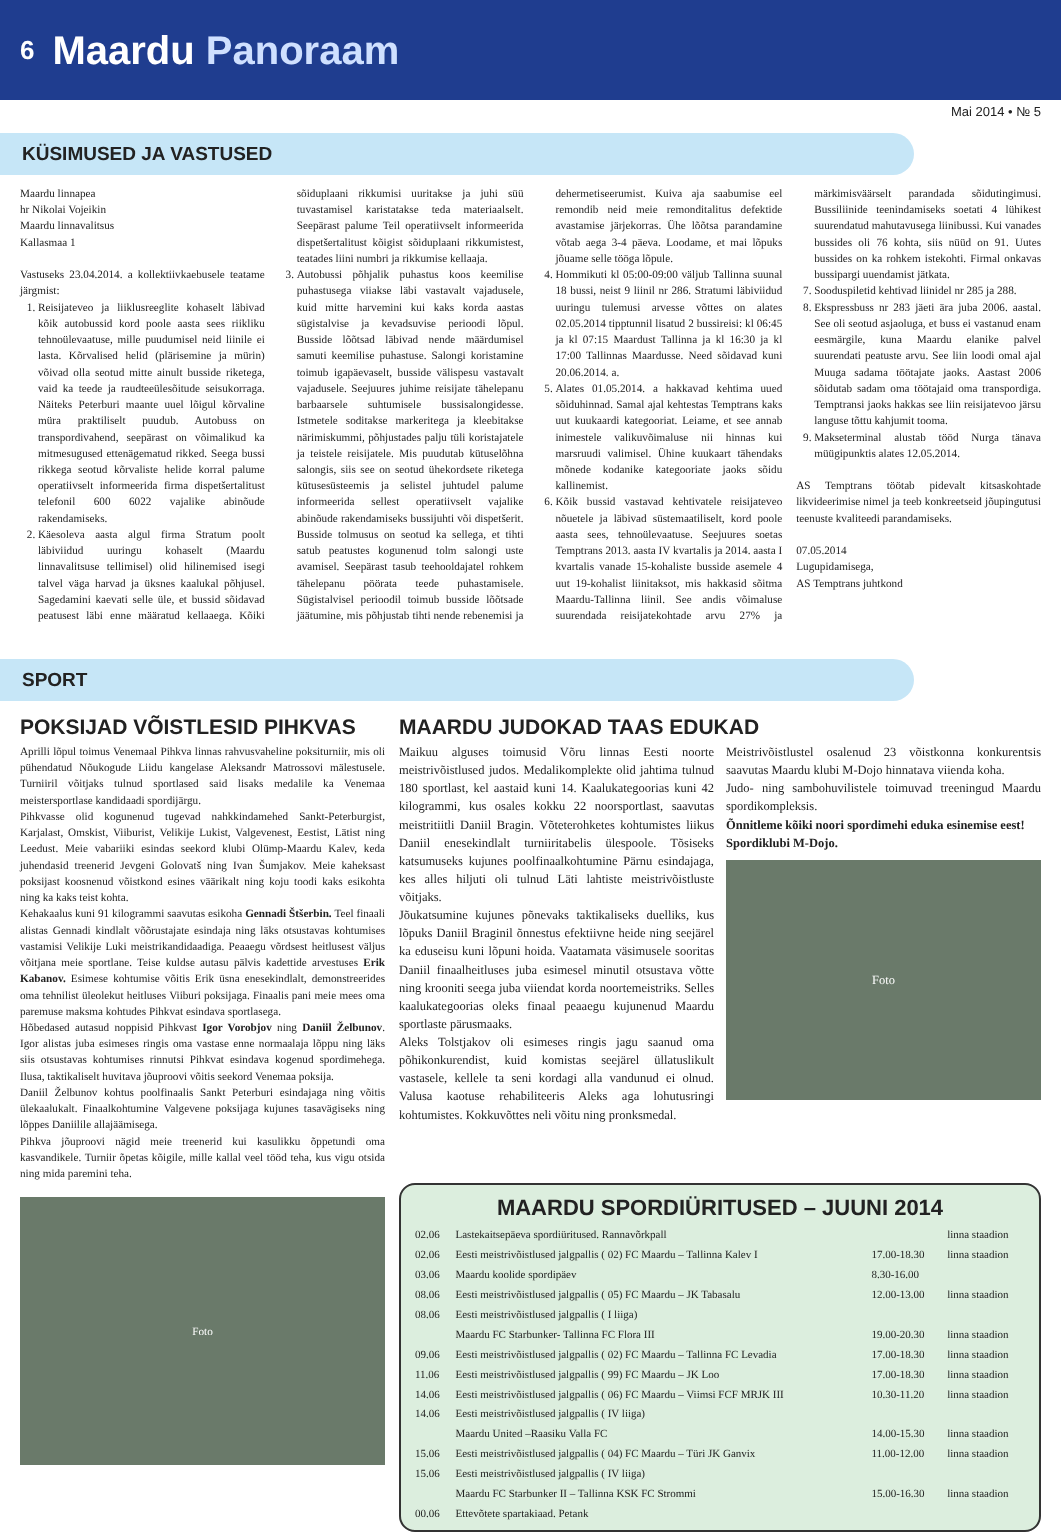6 Maardu Panoraam
Mai 2014 • № 5
KÜSIMUSED JA VASTUSED
Maardu linnapea
hr Nikolai Vojeikin
Maardu linnavalitsus
Kallasmaa 1
Vastuseks 23.04.2014. a kollektiivkaebusele teatame järgmist:
1. Reisijateveo ja liiklusreeglite kohaselt läbivad kõik autobussid kord poole aasta sees riikliku tehnoülevaatuse, mille puudumisel neid liinile ei lasta. Kõrvalised helid (plärisemine ja mürin) võivad olla seotud mitte ainult busside riketega, vaid ka teede ja raudteeülesõitude seisukorraga. Näiteks Peterburi maante uuel lõigul kõrvaline müra praktiliselt puudub. Autobuss on transpordivahend, seepärast on võimalikud ka mitmesugused ettenägematud rikked. Seega bussi rikkega seotud kõrvaliste helide korral palume operatiivselt informeerida firma dispetšertalitust telefonil 600 6022 vajalike abinõude rakendamiseks.
2. Käesoleva aasta algul firma Stratum poolt läbiviidud uuringu kohaselt (Maardu linnavalitsuse tellimisel) olid hilinemised isegi talvel väga harvad ja üksnes kaalukal põhjusel. Sagedamini kaevati selle üle, et bussid sõidavad peatusest läbi enne määratud kellaaega. Kõiki sõiduplaani rikkumisi uuritakse ja juhi süü tuvastamisel karistatakse teda materiaalselt. Seepärast palume Teil operatiivselt informeerida dispetšertalitust kõigist sõiduplaani rikkumistest, teatades liini numbri ja rikkumise kellaaja.
3. Autobussi põhjalik puhastus koos keemilise puhastusega viiakse läbi vastavalt vajadusele, kuid mitte harvemini kui kaks korda aastas sügistalvise ja kevadsuvise perioodi lõpul. Busside lõõtsad läbivad nende määrdumisel samuti keemilise puhastuse. Salongi koristamine toimub igapäevaselt, busside välispesu vastavalt vajadusele. Seejuures juhime reisijate tähelepanu barbaarsele suhtumisele bussisalongidesse. Istmetele soditakse markeritega ja kleebitakse närimiskummi, põhjustades palju tüli koristajatele ja teistele reisijatele. Mis puudutab kütuselõhna salongis, siis see on seotud ühekordsete riketega kütusesüsteemis ja selistel juhtudel palume informeerida sellest operatiivselt vajalike abinõude rakendamiseks bussijuhti või dispetšerit. Busside tolmusus on seotud ka sellega, et tihti satub peatustes kogunenud tolm salongi uste avamisel. Seepärast tasub teehooldajatel rohkem tähelepanu pöörata teede puhastamisele. Sügistalvisel perioodil toimub busside lõõtsade jäätumine, mis põhjustab tihti nende rebenemisi ja dehermetiseerumist. Kuiva aja saabumise eel remondib neid meie remonditalitus defektide avastamise järjekorras. Ühe lõõtsa parandamine võtab aega 3-4 päeva. Loodame, et mai lõpuks jõuame selle tööga lõpule.
4. Hommikuti kl 05:00-09:00 väljub Tallinna suunal 18 bussi, neist 9 liinil nr 286. Stratumi läbiviidud uuringu tulemusi arvesse võttes on alates 02.05.2014 tipptunnil lisatud 2 bussireisi: kl 06:45 ja kl 07:15 Maardust Tallinna ja kl 16:30 ja kl 17:00 Tallinnas Maardusse. Need sõidavad kuni 20.06.2014. a.
5. Alates 01.05.2014. a hakkavad kehtima uued sõiduhinnad. Samal ajal kehtestas Temptrans kaks uut kuukaardi kategooriat. Leiame, et see annab inimestele valikuvõimaluse nii hinnas kui marsruudi valimisel. Ühine kuukaart tähendaks mõnede kodanike kategooriate jaoks sõidu kallinemist.
6. Kõik bussid vastavad kehtivatele reisijateveo nõuetele ja läbivad süstemaatiliselt, kord poole aasta sees, tehnoülevaatuse. Seejuures soetas Temptrans 2013. aasta IV kvartalis ja 2014. aasta I kvartalis vanade 15-kohaliste busside asemele 4 uut 19-kohalist liinitaksot, mis hakkasid sõitma Maardu-Tallinna liinil. See andis võimaluse suurendada reisijatekohtade arvu 27% ja märkimisväärselt parandada sõidutingimusi. Bussiliinide teenindamiseks soetati 4 lühikest suurendatud mahutavusega liinibussi. Kui vanades bussides oli 76 kohta, siis nüüd on 91. Uutes bussides on ka rohkem istekohti. Firmal onkavas bussipargi uuendamist jätkata.
7. Sooduspiletid kehtivad liinidel nr 285 ja 288.
8. Ekspressbuss nr 283 jäeti ära juba 2006. aastal. See oli seotud asjaoluga, et buss ei vastanud enam eesmärgile, kuna Maardu elanike palvel suurendati peatuste arvu. See liin loodi omal ajal Muuga sadama töötajate jaoks. Aastast 2006 sõidutab sadam oma töötajaid oma transpordiga. Temptransi jaoks hakkas see liin reisijatevoo järsu languse tõttu kahjumit tooma.
9. Maksetermin­al alustab tööd Nurga tänava müügipunktis alates 12.05.2014.
AS Temptrans töötab pidevalt kitsaskohtade likvideerimise nimel ja teeb konkreetseid jõupingutusi teenuste kvaliteedi parandamiseks.
07.05.2014
Lugupidamisega,
AS Temptrans juhtkond
SPORT
POKSIJAD VÕISTLESID PIHKVAS
Aprilli lõpul toimus Venemaal Pihkva linnas rahvusvaheline poksiturniir, mis oli pühendatud Nõukogude Liidu kangelase Aleksandr Matrossovi mälestusele. Turniiril võitjaks tulnud sportlased said lisaks medalile ka Venemaa meistersportlase kandidaadi spordijärgu.
Pihkvasse olid kogunenud tugevad nahkkindamehed Sankt-Peterburgist, Karjalast, Omskist, Viiburist, Velikije Lukist, Valgevenest, Eestist, Lätist ning Leedust. Meie vabariiki esindas seekord klubi Olümp-Maardu Kalev, keda juhendasid treenerid Jevgeni Golovatš ning Ivan Šumjakov. Meie kaheksast poksijast koosnenud võistkond esines väärikalt ning koju toodi kaks esikohta ning ka kaks teist kohta.
Kehakaalus kuni 91 kilogrammi saavutas esikoha Gennadi Štšerbin. Teel finaali alistas Gennadi kindlalt võõrustajate esindaja ning läks otsustavas kohtumises vastamisi Velikije Luki meistrikandidaadiga. Peaaegu võrdsest heitlusest väljus võitjana meie sportlane. Teise kuldse autasu pälvis kadettide arvestuses Erik Kabanov. Esimese kohtumise võitis Erik üsna enesekindlalt, demonstreerides oma tehnilist üleolekut heitluses Viiburi poksijaga. Finaalis pani meie mees oma paremuse maksma kohtudes Pihkvat esindava sportlasega.
Hõbedased autasud noppisid Pihkvast Igor Vorobjov ning Daniil Želbunov. Igor alistas juba esimeses ringis oma vastase enne normaalaja lõppu ning läks siis otsustavas kohtumises rinnutsi Pihkvat esindava kogenud spordimehega. Ilusa, taktikaliselt huvitava jõuproovi võitis seekord Venemaa poksija.
Daniil Želbunov kohtus poolfinaalis Sankt Peterburi esindajaga ning võitis ülekaalukalt. Finaalkohtumine Valgevene poksijaga kujunes tasavägiseks ning lõppes Daniilile allajäämisega.
Pihkva jõuproovi nägid meie treenerid kui kasulikku õppetundi oma kasvandikele. Turniir õpetas kõigile, mille kallal veel tööd teha, kus vigu otsida ning mida paremini teha.
Foto
MAARDU JUDOKAD TAAS EDUKAD
Maikuu alguses toimusid Võru linnas Eesti noorte meistrivõistlused judos. Medalikomplekte olid jahtima tulnud 180 sportlast, kel aastaid kuni 14. Kaalukategoorias kuni 42 kilogrammi, kus osales kokku 22 noorsportlast, saavutas meistritiitli Daniil Bragin. Võteterohketes kohtumistes liikus Daniil enesekindlalt turniiritabelis ülespoole. Tõsiseks katsumuseks kujunes poolfinaalkohtumine Pärnu esindajaga, kes alles hiljuti oli tulnud Läti lahtiste meistrivõistluste võitjaks.
Jõukatsumine kujunes põnevaks taktikaliseks duelliks, kus lõpuks Daniil Braginil õnnestus efektiivne heide ning seejärel ka eduseisu kuni lõpuni hoida. Vaatamata väsimusele sooritas Daniil finaalheitluses juba esimesel minutil otsustava võtte ning krooniti seega juba viiendat korda noortemeistriks. Selles kaalukategoorias oleks finaal peaaegu kujunenud Maardu sportlaste pärusmaaks.
Aleks Tolstjakov oli esimeses ringis jagu saanud oma põhikonkurendist, kuid komistas seejärel üllatuslikult vastasele, kellele ta seni kordagi alla vandunud ei olnud. Valusa kaotuse rehabiliteeris Aleks aga lohutusringi kohtumistes. Kokkuvõttes neli võitu ning pronksmedal.
Meistrivõistlustel osalenud 23 võistkonna konkurentsis saavutas Maardu klubi M-Dojo hinnatava viienda koha.
Judo- ning sambohuvilistele toimuvad treeningud Maardu spordikompleksis.
Õnnitleme kõiki noori spordimehi eduka esinemise eest!
Spordiklubi M-Dojo.
Foto
MAARDU SPORDIÜRITUSED – JUUNI 2014
| 02.06 | Lastekaitsepäeva spordiüritused. Rannavõrkpall | | linna staadion |
| 02.06 | Eesti meistrivõistlused jalgpallis ( 02) FC Maardu – Tallinna Kalev I | 17.00-18.30 | linna staadion |
| 03.06 | Maardu koolide spordipäev | 8.30-16.00 | |
| 08.06 | Eesti meistrivõistlused jalgpallis ( 05) FC Maardu – JK Tabasalu | 12.00-13.00 | linna staadion |
| 08.06 | Eesti meistrivõistlused jalgpallis ( I liiga) | | |
| | Maardu FC Starbunker- Tallinna FC Flora III | 19.00-20.30 | linna staadion |
| 09.06 | Eesti meistrivõistlused jalgpallis ( 02) FC Maardu – Tallinna FC Levadia | 17.00-18.30 | linna staadion |
| 11.06 | Eesti meistrivõistlused jalgpallis ( 99) FC Maardu – JK Loo | 17.00-18.30 | linna staadion |
| 14.06 | Eesti meistrivõistlused jalgpallis ( 06) FC Maardu – Viimsi FCF MRJK III | 10.30-11.20 | linna staadion |
| 14.06 | Eesti meistrivõistlused jalgpallis ( IV liiga) | | |
| | Maardu United –Raasiku Valla FC | 14.00-15.30 | linna staadion |
| 15.06 | Eesti meistrivõistlused jalgpallis ( 04) FC Maardu – Türi JK Ganvix | 11.00-12.00 | linna staadion |
| 15.06 | Eesti meistrivõistlused jalgpallis ( IV liiga) | | |
| | Maardu FC Starbunker II – Tallinna KSK FC Strommi | 15.00-16.30 | linna staadion |
| 00.06 | Ettevõtete spartakiaad. Petank | | |